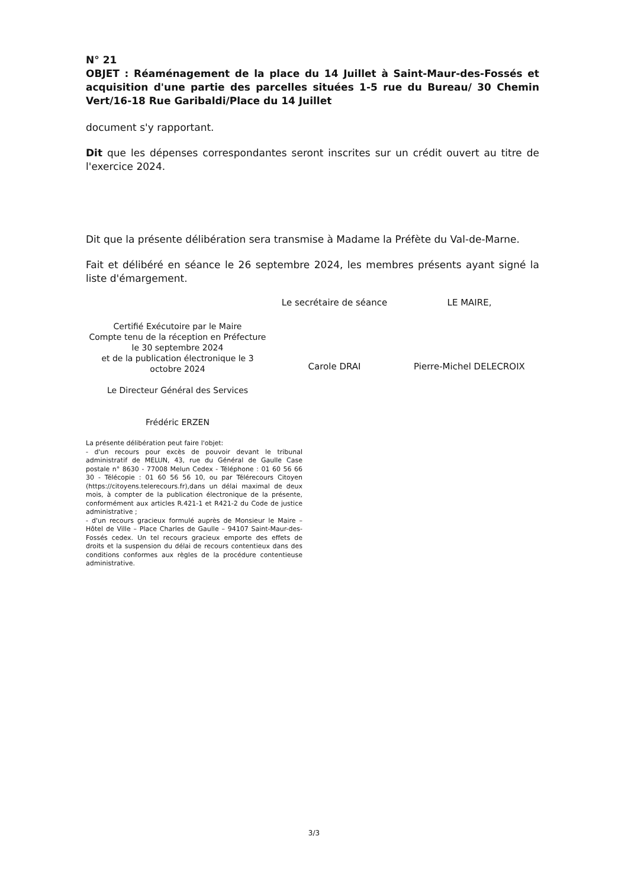N° 21
OBJET : Réaménagement de la place du 14 Juillet à Saint-Maur-des-Fossés et acquisition d'une partie des parcelles situées 1-5 rue du Bureau/ 30 Chemin Vert/16-18 Rue Garibaldi/Place du 14 Juillet
document s'y rapportant.
Dit que les dépenses correspondantes seront inscrites sur un crédit ouvert au titre de l'exercice 2024.
Dit que la présente délibération sera transmise à Madame la Préfète du Val-de-Marne.
Fait et délibéré en séance le 26 septembre 2024, les membres présents ayant signé la liste d'émargement.
Certifié Exécutoire par le Maire
Compte tenu de la réception en Préfecture
le 30 septembre 2024
et de la publication électronique le 3 octobre 2024
Le Directeur Général des Services
Frédéric ERZEN
Le secrétaire de séance
Carole DRAI
LE MAIRE,
Pierre-Michel DELECROIX
La présente délibération peut faire l'objet:
- d'un recours pour excès de pouvoir devant le tribunal administratif de MELUN, 43, rue du Général de Gaulle Case postale n° 8630 - 77008 Melun Cedex - Téléphone : 01 60 56 66 30 - Télécopie : 01 60 56 56 10, ou par Télérecours Citoyen (https://citoyens.telerecours.fr),dans un délai maximal de deux mois, à compter de la publication électronique de la présente, conformément aux articles R.421-1 et R421-2 du Code de justice administrative ;
- d'un recours gracieux formulé auprès de Monsieur le Maire – Hôtel de Ville – Place Charles de Gaulle – 94107 Saint-Maur-des-Fossés cedex. Un tel recours gracieux emporte des effets de droits et la suspension du délai de recours contentieux dans des conditions conformes aux règles de la procédure contentieuse administrative.
3/3